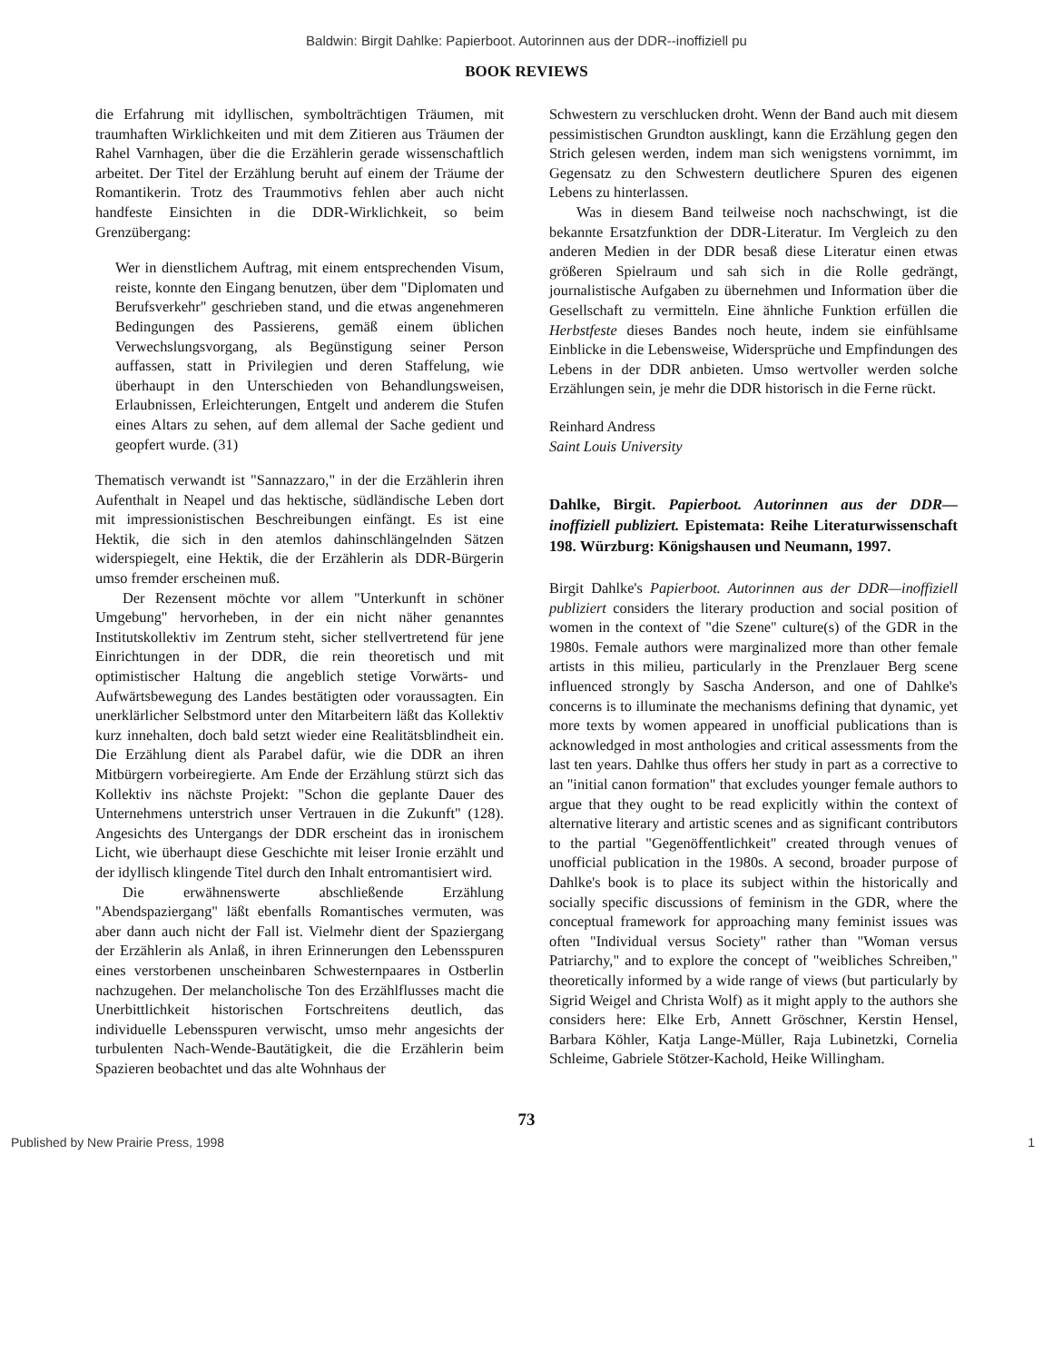Baldwin: Birgit Dahlke: Papierboot. Autorinnen aus der DDR--inoffiziell pu
BOOK REVIEWS
die Erfahrung mit idyllischen, symbolträchtigen Träumen, mit traumhaften Wirklichkeiten und mit dem Zitieren aus Träumen der Rahel Varnhagen, über die die Erzählerin gerade wissenschaftlich arbeitet. Der Titel der Erzählung beruht auf einem der Träume der Romantikerin. Trotz des Traummotivs fehlen aber auch nicht handfeste Einsichten in die DDR-Wirklichkeit, so beim Grenzübergang:
Wer in dienstlichem Auftrag, mit einem entsprechenden Visum, reiste, konnte den Eingang benutzen, über dem "Diplomaten und Berufsverkehr" geschrieben stand, und die etwas angenehmeren Bedingungen des Passierens, gemäß einem üblichen Verwechslungsvorgang, als Begünstigung seiner Person auffassen, statt in Privilegien und deren Staffelung, wie überhaupt in den Unterschieden von Behandlungsweisen, Erlaubnissen, Erleichterungen, Entgelt und anderem die Stufen eines Altars zu sehen, auf dem allemal der Sache gedient und geopfert wurde. (31)
Thematisch verwandt ist "Sannazzaro," in der die Erzählerin ihren Aufenthalt in Neapel und das hektische, südländische Leben dort mit impressionistischen Beschreibungen einfängt. Es ist eine Hektik, die sich in den atemlos dahinschlängelnden Sätzen widerspiegelt, eine Hektik, die der Erzählerin als DDR-Bürgerin umso fremder erscheinen muß.
Der Rezensent möchte vor allem "Unterkunft in schöner Umgebung" hervorheben, in der ein nicht näher genanntes Institutskollektiv im Zentrum steht, sicher stellvertretend für jene Einrichtungen in der DDR, die rein theoretisch und mit optimistischer Haltung die angeblich stetige Vorwärts- und Aufwärtsbewegung des Landes bestätigten oder voraussagten. Ein unerklärlicher Selbstmord unter den Mitarbeitern läßt das Kollektiv kurz innehalten, doch bald setzt wieder eine Realitätsblindheit ein. Die Erzählung dient als Parabel dafür, wie die DDR an ihren Mitbürgern vorbeiregierte. Am Ende der Erzählung stürzt sich das Kollektiv ins nächste Projekt: "Schon die geplante Dauer des Unternehmens unterstrich unser Vertrauen in die Zukunft" (128). Angesichts des Untergangs der DDR erscheint das in ironischem Licht, wie überhaupt diese Geschichte mit leiser Ironie erzählt und der idyllisch klingende Titel durch den Inhalt entromantisiert wird.
Die erwähnenswerte abschließende Erzählung "Abendspaziergang" läßt ebenfalls Romantisches vermuten, was aber dann auch nicht der Fall ist. Vielmehr dient der Spaziergang der Erzählerin als Anlaß, in ihren Erinnerungen den Lebensspuren eines verstorbenen unscheinbaren Schwesternpaares in Ostberlin nachzugehen. Der melancholische Ton des Erzählflusses macht die Unerbittlichkeit historischen Fortschreitens deutlich, das individuelle Lebensspuren verwischt, umso mehr angesichts der turbulenten Nach-Wende-Bautätigkeit, die die Erzählerin beim Spazieren beobachtet und das alte Wohnhaus der
Schwestern zu verschlucken droht. Wenn der Band auch mit diesem pessimistischen Grundton ausklingt, kann die Erzählung gegen den Strich gelesen werden, indem man sich wenigstens vornimmt, im Gegensatz zu den Schwestern deutlichere Spuren des eigenen Lebens zu hinterlassen.
Was in diesem Band teilweise noch nachschwingt, ist die bekannte Ersatzfunktion der DDR-Literatur. Im Vergleich zu den anderen Medien in der DDR besaß diese Literatur einen etwas größeren Spielraum und sah sich in die Rolle gedrängt, journalistische Aufgaben zu übernehmen und Information über die Gesellschaft zu vermitteln. Eine ähnliche Funktion erfüllen die Herbstfeste dieses Bandes noch heute, indem sie einfühlsame Einblicke in die Lebensweise, Widersprüche und Empfindungen des Lebens in der DDR anbieten. Umso wertvoller werden solche Erzählungen sein, je mehr die DDR historisch in die Ferne rückt.
Reinhard Andress
Saint Louis University
Dahlke, Birgit. Papierboot. Autorinnen aus der DDR—inoffiziell publiziert. Epistemata: Reihe Literaturwissenschaft 198. Würzburg: Königshausen und Neumann, 1997.
Birgit Dahlke's Papierboot. Autorinnen aus der DDR—inoffiziell publiziert considers the literary production and social position of women in the context of "die Szene" culture(s) of the GDR in the 1980s. Female authors were marginalized more than other female artists in this milieu, particularly in the Prenzlauer Berg scene influenced strongly by Sascha Anderson, and one of Dahlke's concerns is to illuminate the mechanisms defining that dynamic, yet more texts by women appeared in unofficial publications than is acknowledged in most anthologies and critical assessments from the last ten years. Dahlke thus offers her study in part as a corrective to an "initial canon formation" that excludes younger female authors to argue that they ought to be read explicitly within the context of alternative literary and artistic scenes and as significant contributors to the partial "Gegenöffentlichkeit" created through venues of unofficial publication in the 1980s. A second, broader purpose of Dahlke's book is to place its subject within the historically and socially specific discussions of feminism in the GDR, where the conceptual framework for approaching many feminist issues was often "Individual versus Society" rather than "Woman versus Patriarchy," and to explore the concept of "weibliches Schreiben," theoretically informed by a wide range of views (but particularly by Sigrid Weigel and Christa Wolf) as it might apply to the authors she considers here: Elke Erb, Annett Gröschner, Kerstin Hensel, Barbara Köhler, Katja Lange-Müller, Raja Lubinetzki, Cornelia Schleime, Gabriele Stötzer-Kachold, Heike Willingham.
73
Published by New Prairie Press, 1998 1